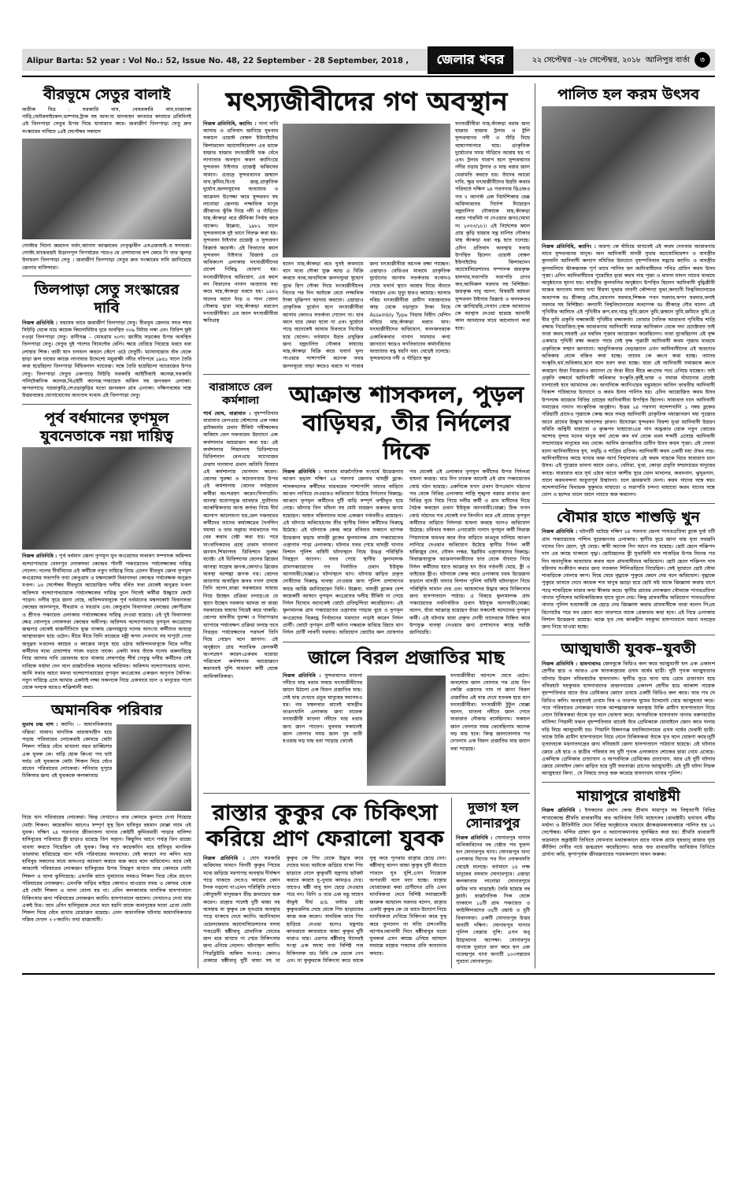Alipur Barta: 52 year : Vol No.: 52, Issue No. 48, 22 September - 28 September, 2018 , জেলার খবর ২২ সেপ্টেম্বর –২৮ সেপ্টেম্বর, ২০১৮ আলিপুর বার্তা ৩
বীরভূমে সেতুর বালাই
অভীক মিত্র : সরকারি বাস, বেসরকারি বাস,চারচাকা গাড়ি,মোটরসাইকেল,ডাম্পার,ট্রাক সহ অসংখ্য যানবাহন কাতারে কাতারে প্রতিদিনই এই তিলপাড়া সেতুর উপর দিয়ে যাতায়াত করে। জরাজীর্ণ তিলপাড়া সেতু দ্রুত সংস্কারের দাবিতে ১৪ই সেপ্টেম্বর সকালে
পোস্টার দিলো রুদ্রদেব বর্মন,আনাস আক্তারের নেতৃত্বাধীন এসএফআই–র সদস্যরা। পোস্টা,মাঝেরহাট উড়ালপুল বিপর্যয়ের পরেও যে প্রশাসনের হুশ ফেরে নি তার জ্বলন্ত উদাহরণ তিলপাড়া সেতু । জরাজীর্ণ তিলপাড়া সেতুর দ্রুত সংস্কারের দাবি জানিয়েছে জেলার বাসিন্দারা।
তিলপাড়া সেতু সংস্কারের দাবি
নিজস্ব প্রতিনিধি : বয়সের ভারে জরাজীর্ণ তিলপাড়া সেতু। বীরভূম জেলার সদর শহর সিউড়ি থেকে মাত্র কয়েক কিলোমিটার দূরে অবস্থিত ৩০৯ মিটার লম্বা এবং তিরিশ ফুট চওড়া তিলপাড়া সেতু। রানীগঞ্জ – মোরগ্রাম ৬০নং জাতীয় সড়কের উপর অবস্থিত তিলপাড়া সেতু। সেতুর দুই পাশের সিমেন্টের রেলিং ক্ষয়ে বেরিয়ে গিয়েছে মরচে ধরা লোহার শিক। ভারী যান চলাচল করলে কেঁপে ওঠে সেতুটি। ম্যাসানজোর বাঁধ থেকে ছাড়া জল চাষের কাজে লাগাবার উদ্দেশ্যে ময়ূরাক্ষী নদীর গতিপথে ১৯৫১ সালে তৈরি করা হয়েছিলো তিলপাড়া মিহিরলাল ব্যারেজ। সঙ্গে তৈরি হয়েছিলো ব্যারেজের উপর সেতু। তিলপাড়া সেতুর একপাড়ে সিউড়ি সরকারি আইটিআই কলেজ,সরকারি পলিটেকনিক কলেজ,বিএইটি কলেজ,পঞ্চায়েত অফিস সহ জনবহুল এলাকা। অপরপাড়ে খয়রাকুড়ি,শেওড়াকুড়ির মতো জনবহুল গ্রাম এলাকা। দক্ষিণবঙ্গের সঙ্গে উত্তরবঙ্গের যোগাযোগের অন্যতম মাধ্যম এই তিলপাড়া সেতু।
পূর্ব বর্ধমানের তৃণমূল যুবনেতাকে নয়া দায়িত্ব
নিজস্ব প্রতিনিধি : পূর্ব বর্ধমান জেলা তৃণমূল যুব কংগ্রেসের সাধারণ সম্পাদক অরিন্দম বন্দ্যোপাধ্যায় বোলপুর লোকসভা কেন্দ্রের পাঁচটি পঞ্চায়েতের পর্যবেক্ষকের দায়িত্ব পেলেন। দলের দীর্ঘদিনের এই কর্মীকে নতুন দায়িত্বে নিয়ে এলেন বীরভূম জেলা তৃণমূল কংগ্রেসের সভাপতি তথা কেতুগ্রাম ও মঙ্গলকোট বিধানসভা কেন্দ্রের পর্যবেক্ষক অনুব্রত মণ্ডল। ১৬ সেপ্টেম্বর বীরভূমে আয়োজিত দলীয় বর্ধিত সভা থেকেই অনুব্রত মণ্ডল অরিন্দম বন্দ্যোপাধ্যায়কে পর্যবেক্ষকের দায়িত্ব তুলে দিতেই কর্মীরা উচ্ছ্বাসে ফেটে পড়েন। দলীয় সূত্রে জানা গেছে, অরিন্দমবাবুকে পূর্ব বর্ধমানের মঙ্গলকোট বিধানসভা কেন্দ্রের আলমপুর, গীধগ্রাম ও সরগ্রাম এবং কেতুগ্রাম বিধানসভা কেন্দ্রের কোপীগ্রাম ও শ্রীখণ্ড পঞ্চায়েত এলাকার পর্যবেক্ষকের দায়িত্ব দেওয়া হয়েছে। এই দুই বিধানসভা ক্ষেত্র বোলপুর লোকসভা কেন্দ্রের অধীনস্থ। অরিন্দম বন্দ্যোপাধ্যায় তৃণমূল কংগ্রেসের জন্মলগ্ন থেকেই রাজনীতিতে যুক্ত থাকায় জেলাজুড়ে দলের অসংখ্য কর্মীদের অত্যন্ত আস্থাভাজন হয়ে ওঠেন। ধীরে ধীরে তিনি রাজ্যের মন্ত্রী স্বপন দেবনাথ সহ দাপুটে নেতা অনুব্রত মণ্ডলের কাছের ও কাজের মানুষ হয়ে ওঠায় অরিন্দমবাবুকে ঘিরে দলীয় কর্মীদের মধ্যে প্রত্যাশার পারদ চড়তে থাকে। একটা সময় তাঁকে দলের গুরুদায়িত্বে নিয়ে আসার দাবি জোরদার হতে থাকায় শেষপর্যন্ত শীর্ষ নেতৃত্ব দলীয় কর্মীদের সেই দাবিকে মর্যাদা দেন বলে রাজনৈতিক মহলের অভিমত। অরিন্দম বন্দ্যোপাধ্যায় বলেন, আমি সবার আগে মমতা বন্দ্যোপাধ্যায়ের তৃণমূল কংগ্রেসের একজন অনুগত সৈনিক। নতুন দায়িত্বে এসে আমার একটাই লক্ষ্য সকলকে নিয়ে একসাথে চলে ও মানুষের পাশে থেকে দলকে আরও শক্তিশালী করা।
অমানবিক পরিবার
সুভাষ চন্দ্র দাশ : ক্যানিং :– অমানবিকতার নজির! সামান্য মানসিক ভারসাম্যহীন হয়ে পড়ায় পরিবারের লোকেরাই কোমরে মোটা শিকল পরিয়ে বেঁধে রাখলো বছর ছাব্বিশের এক যুবক কে। বাড়ি হোক কিংবা পথ ঘাট সর্বত্র ওই যুবককে মোটা শিকল দিয়ে বেঁধে রাখেন পরিবারের লোকেরা। শনিবার দুপুরে চিকিসার জন্য ওই যুবককে কলকাতায়
নিয়ে যান পরিবারের লোকেরা। কিন্তু সেখানেও তার কোমরে ঝুলতে দেখা গিয়েছে মোটা শিকল। কয়েকদিন আগেও সম্পূর্ণ সুস্থ ছিল হাসিবুর রহমান মোল্লা নামে ওই যুবক। দক্ষিণ ২৪ পরগনার জীবনতলা থানার কেউটি কুমিরমারী পাড়ার বাসিন্দা হাসিবুরের পরিবারে স্ত্রী ছাড়াও রয়েছে তিন সন্তান। কিছুদিন আগে পর্যন্ত ভিন রাজ্যে ব্যবসা করতে গিয়েছিল ওই যুবক। কিন্তু গত কয়েকদিন ধরে হাসিবুর মানসিক ভারসাম্য হারিয়েছে বলে দাবি পরিবারের সদস্যদের। সেই কারণে গত কদিন ধরে হাসিবুর সকলের সাথে অসংলগ্ন আচরণ করতে শুরু করে বলে অভিযোগ। আর সেই কারণেই পরিবারের লোকজন হাসিবুরের উপর নিয়ন্ত্রণ রাখতে তার কোমরে মোটা শিকল ও তালা ঝুলিয়েছে। এমনকি রাতে ঘুমানোর সময়ও শিকল দিয়ে বেঁধে রাখেন পরিবারের লোকজন। এমনকি বাড়ির বাইরে কোথাও যাওয়ার সময় ও কোমর থেকে এই মোটা শিকল ও তালা খোলা হয় না। এদিন কলকাতায় মানসিক হাসপাতালে চিকিৎসার জন্য পরিবারের লোকজন ক্যানিং হাসপাতালে আসেন। সেখানেও দেখা যায় একই চিত্র। তবে এদিন হাসিবুরকে দেখে মনে হয়নি তাকে অমানুষের মতো এতো মোটা শিকল দিয়ে বেঁধে রাখার প্রয়োজন রয়েছে। এমন অমানবিক ঘটনায় অমানবিকতার নজির দেখল ++ক্যানিং তথা রাজ্যবাসী।
মৎস্যজীবীদের গণ অবস্থান
নিজস্ব প্রতিনিধি, ক্যানিং : নানা দাবি আদায় ও প্রতিবাদ জানিয়ে বুধবার সকালে ওয়েস্ট বেঙ্গল ইউনাইটেড ফিশারমেন অ্যাসোসিয়েশন এর ডাকে হাজার হাজার মৎস্যজীবী মঞ্চ বেঁধে লাগাতার অবস্থান করল ক্যানিংয়ে সুন্দরবন টাইগার প্রজেক্ট অফিসের সামনে। প্রত্যন্ত সুন্দরবনের জঙ্গলে বাঘ,কুমির,হিংস্র জন্তু,প্রাকৃতিক দুর্যোগ,জলদস্যুদের অত্যাচার ও আক্রমণ উপেক্ষা করে সুন্দরবন সহ লাগোয়া জেলায় লক্ষাধিক মানুষ জীবনের ঝুঁকি নিয়ে নদী ও খাঁড়িতে মাছ,কাঁকড়া ধরে জীবিকা নির্বাহ করে থাকেন। উল্লেখ্য, ১৯৮২ সালে সুন্দরবনকে দুই ভাগে বিভক্ত করা হয়। সুন্দরবন টাইগার প্রজেক্ট ও সুন্দরবন রিজার্ভ ফরেস্ট। এই বিভাগের ফলে সুন্দরবন টাইগার রিজার্ভ এর অধিকাংশ এলাকায় মৎস্যজীবীদের প্রবেশ নিষিদ্ধ ঘোষণা হয়। মৎস্যজীবীদের অভিযোগ, এর ফলে বন বিভাগের নানান অত্যচার সহ্য করে মাছ,কাঁকড়া ধরতে হয়। ১৯৮২ সালের আগে দাঁড় ও পাল তোলা নৌকায় দ্বারা মাছ,কাঁকড়া ধরতেন মৎস্যজীবীরা। এর ফলে মৎস্যজীবীরা ক্ষতিগ্রস্থ
হতেন মাছ,কাঁকড়া ধরে খুবই কমদামে বনে মধ্যে নৌকা যুক্ত আড় এ বিক্রি করতে বাধ্য,অন্যদিকে জলদস্যুরা সুযোগ বুঝে ছিপ নৌকা নিয়ে মৎস্যজীবীদের দিনের পর দিন আটকে রেখে লক্ষাধিক টাকা মুক্তিপণ আদায় করতো। এছাড়াও প্রাকৃতিক দুর্যোগ হলে মৎস্যজীবীরা আগাম কোনও সতর্কতা পেতেন না। যার ফলে ঘরে ফেরা হতো না এবং দুর্যোগে পড়ে অনেকেই আবার চিরতরে নিখোঁজ হয়ে যেতেন। বর্তমানে উন্নত প্রযুক্তির জন্য যন্ত্রচালিত নৌকার সাহায্যে মাছ,কাঁকড়া বিক্রি করে যথার্থ মূল্য পাওয়ার পাশাপাশি অনেক সময় জলদস্যুরা তাড়া করেও ধরতে না পারার জন্য মৎস্যজীবীরা অনেক রক্ষা পাচ্ছেন। এছাড়াও রেডিওর মাধ্যমে প্রাকৃতিক দুর্যোগের আগাম সতর্কতার সংবাদও পেয়ে যথার্থ স্থানে আশ্রয় নিয়ে বাঁচতে পারছেন এবং মৃত্যু হারও কমেছে। আবার দরিদ্র মৎস্যজীবীরা গ্রামীণ মহাজনদের কাছ থেকে চড়াসুদে টাকা নিয়ে Assembly Type গিয়ার বিহীন মেশিন বসিয়ে মাছ,কাঁকড়া ধরতে যান। মৎস্যজীবীদের অভিযোগ, বনদফতরকে একাধিকবার নানান সমস্যার কথা জানানো স্বত্তেও বনবিভাগের কর্মচারিদের অত্যাচার বন্ধ হয়নি বরং বেড়েই চলেছে। সুন্দরবনের নদী ও খাঁড়িতে ক্ষুদ্র
মৎস্যজীবীরা মাছ,কাঁকড়া ধরার জন্য হাজার হাজার ট্রলার ও ট্রলি সুন্দরবনের নদী ও খাঁড়ি দিয়ে বঙ্গোপসাগরে যায়। প্রাকৃতিক দুর্যোগের সময় খাঁড়িতে আশ্রয় হয় না এবং ট্রলার খারাপ হলে সুন্দরবনের নদীর চড়ায় ট্রলার ও মাছ ধরার জাল মেরামতি করতে হয়। তাঁদের আরো দাবি, ক্ষুদ্র মৎস্যজীবীদের উন্নতি করার পরিবর্তে দক্ষিণ ২৪ পরগনার ডিএফও গত ৭ আগস্ট এক নির্দেশিকায় রেঞ্জ অফিসারদের নির্দেশ দিয়েছেন যন্ত্রচালিত নৌকাকে মাছ,কাঁকড়া ধরার পারমিট না দেওয়ার জন্য(মেমো নং ১৩৭৩/১৮)। এই নির্দেশের ফলে প্রায় কুড়ি হাজার যন্ত্র চালিত নৌকার মাছ কাঁকড়া ধরা বন্ধ হতে চলেছে। এদিন প্রতিবাদ অবস্থায় সভায় উপস্থিত ছিলেন ওয়েস্ট বেঙ্গল ইউনাইটেড ফিশারমেন অ্যাসোসিয়েশনের সম্পাদক জয়কৃষ্ণ হালদার,সভাপতি সভাপতি প্রণব কর,আমিরুল সরদার সহ বিশিষ্টরা। জয়কৃষ্ণ বাবু বলেন, বিষয়টি আমরা সুন্দরবন টাইগার রিজার্ভ ও বনদফতর কে জানিয়েছি,সেখান থেকে আমাদের কে আশ্বাস দেওয়া হয়েছে আগামী কাল আমাদের সাথে আলোচনা করা হবে।
বারাসাতে রেল কর্মশালা
পার্থ ঘোষ, বারাসাত : বৃহস্পতিবার বারাসাত রেলওয়ে স্টেশনের এক নম্বর প্লাটফর্মের প্রধান টিকিট পরীক্ষকের অফিসে রেল দফতরের উদ্যোগে এক কর্মশালার আয়োজন করা হয়। এই কর্মশালায় শিয়ালদহ ডিভিশনের ডিভিশনাল রেলওয়ে ম্যানেজের প্রভাস দানসানা প্রধান অতিথি হিসাবে এই কর্মশালায় যোগদান করেন। রেলের সুরক্ষা ও সচেতনতার উপর এই কর্মশালায় রেলের সর্বস্তরের কর্মীরা অংশগ্রহণ করেন।সিগন্যালিং ব্যাবস্থা যথোপযুক্ত ব্যাবহার ,দুর্ঘটনার আকস্মিকতায় আশু কর্তব্য নিয়ে দীর্ঘ আলাপ আলোচনা হয়,রেল দফতরের কর্মীদের তাদের কর্মক্ষেত্রের দৈনন্দিন সমস্যা ও তার সম্ভাব্য সমাধানের পথ বের করার চেষ্টা করা হয়। পরে সাংবাদিকদের প্রশ্নে প্রভাস দানদানা জানান,শিয়ালদহ ডিভিশনে সুরক্ষা যথেষ্ট। এই ডিভিশনের রেলের ব্রিজের আবস্থা সন্তোষ জনক,কোথাও ব্রিজের অবস্থা আশঙ্কা জনক নয়। রেলের জায়গায় অবাঞ্ছিত জবর দখল প্রসঙ্গে তিনি বলেন,রাজ্য সরকারের সাহায্য নিয়ে উচ্ছেদ প্রক্রিয়া চলছে।যে যে স্থানে উচ্ছেদ দরকার আমরা তা রাজ্য সরকারের সাহায্য নিয়েই করে থাকছি। রেলের যাবতীয় সুরক্ষা ও নিরাপত্তার ব্যাপারে পর্যবেক্ষণ প্রক্রিয়া চলছে তবে নিরন্তর পর্যবেক্ষণের পরামর্শ তিনি দিয়ে গেছেন বলে জানান। এই অনুষ্ঠানে প্রায় শতাধিক রেলকর্মী অংশগ্রহণ করেন।একরম ঘরোয়া পরিবেশে কর্মশালার আয়োজনে স্বভাবতই খুশি সাধারণ কর্মী থেকে আধিকারিকরা।
আক্রান্ত শাসকদল, পুড়ল বাড়িঘর, তীর নির্দলের দিকে
নিজস্ব প্রতিনিধি : আবার রাজনৈতিক সংঘর্ষে উত্তেজনার আগুন ছড়াল দক্ষিণ ২৪ পরগনা জেলার বাসন্তী ব্লকে। শাসকদলের কর্মীদের মারধরের পাশাপাশি তাদের বাড়িতে আগুন লাগিয়ে দেওয়ারও অভিযোগ উঠেছে নির্দলের বিরুদ্ধে। আগুনে তৃণমূল কর্মীদের দুটি বাড়ি সম্পূর্ণ ভস্মীভূত হয়ে গেছে। ঘটনায় তিন মহিলা সহ মোট চারজন গুরুতর জখম হয়েছেন। আহত মহিলাদের মধ্যে একজন গর্ভবতীও রয়েছেন। এই ঘটনায় অভিযোগের তীর স্থানীয় নির্দল কর্মীদের বিরুদ্ধে উঠেছে। এই ঘটনাকে কেন্দ্র করে রবিবার সকালে ব্যাপক উত্তেজনা ছড়ায় বাসন্তী ব্লকের ফুলমালঞ্চ গ্রাম পঞ্চায়েতের ওস্তাগার পাড়া এলাকায়। ঘটনার খবর পেয়ে বাসন্তী থানার বিশাল পুলিশ বাহিনী ঘটনাস্থলে গিয়ে উত্তপ্ত পরিস্থিতি নিয়ন্ত্রণে আনেন। খবর পেয়ে স্থানীয় ফুলমালঞ্চ গ্রামপঞ্চায়েতের নব নির্বাচিত প্রধান ইউসুফ আনসারী(মোল্লা)ও ঘটনাস্থলে যান। ঘটনায় জড়িত প্রকৃত দোষীদের বিরুদ্ধে ব্যবস্থা নেওয়ার জন্য পুলিশ প্রশাসনের কাছে আর্জি জানিয়েছেন তিনি। উল্লেখ্য, বাসন্তী ব্লকের বেশ কয়েকটি আসনে তৃণমূল কংগ্রেসের দলীয় টিকিট না পেয়ে নির্দল হিসেবে অনেকেই ভোটে প্রতিদ্বন্দিতা করেছিলেন। এই ফুলমালঞ্চ গ্রাম পঞ্চায়েতের ওস্তাগার পাড়ার বুথে ও তৃণমূল কংগ্রেসের বিরুদ্ধে নির্বাচনের ময়দানে লড়াই করেন নির্দল প্রার্থী। ভোটে তৃণমূল প্রার্থী অর্চনা নস্করকে হারিয়ে জিতে যান নির্দল প্রার্থী লাবনী সরদার। অভিযোগ ভোটের ফল ঘোষণার পর থেকেই এই এলাকার তৃণমূল কর্মীদের উপর নির্দলরা হামলা করছে। মাত্র দিন চারেক আগেই এই গ্রাম পঞ্চায়েতের বোর্ড গঠন হয়েছে। একদিকে যখন প্রধান উপপ্রধান গঠনের পর থেকে বিভিন্ন এলাকায় শান্তি শৃঙ্খলা বজায় রাখার জন্য বিভিন্ন বুথে গিয়ে গিয়ে দলীয় কর্মী ও গ্রাম বাসীদের নিয়ে বৈঠক করছেন প্রধান ইউসুফ আনসারী(মোল্লা) ঠিক তখন বোর্ড গঠনের পর থেকেই গত তিনদিন ধরে এই গ্রামের তৃণমূল কর্মীদের বাড়িতে নির্দলরা হামলা করছে বলেও অভিযোগ উঠেছে। রবিবার সকাল এগারোটা নাগাদ তৃণমূল কর্মী সিরাজ পিয়াদাকে মারধর করে তাঁর বাড়িতে ভাঙচুর চালিয়ে আগুন লাগিয়ে দেওয়ার অভিযোগ উঠেছে স্থানীয় নির্দল কর্মী হাফিজুর সেখ, নৌসদ লস্কর, ইব্রাহিম ওস্তাগারদের বিরুদ্ধে। সিরাজবাবুকে আক্রমণকারীদের হাত থেকে বাঁচাতে গিয়ে নির্দল কর্মীদের হাতে আক্রান্ত হন তাঁর গর্ভবতী মেয়ে, স্ত্রী ও ভাইয়ের স্ত্রীও। ঘটনাকে কেন্দ্র করে এলাকায় চরম উত্তেজনা ছড়ালে বাসন্তী থানার বিশাল পুলিশ বাহিনী ঘটনাস্থলে গিয়ে পরিস্থিতি সামাল দেয় এবং আহতদের উদ্ধার করে চিকিৎসার জন্য হাসপাতালে পাঠায়। এ বিষয়ে ফুলমালঞ্চ গ্রাম পঞ্চায়েতের নবনির্বাচিত প্রধান ইউসুফ আনসারী(মোল্লা) বলেন, যাঁরা আক্রান্ত হয়েছেন তাঁরা সকলেই আমাদের তৃণমূল কর্মী। এই ঘটনায় যারা প্রকৃত দোষী তাদেরকে চিহ্নিত করে উপযুক্ত ব্যবস্থা নেওয়ার জন্য প্রশাসনের কাছে আর্জি জানিয়েছি।
জালে বিরল প্রজাতির মাছ
নিজস্ব প্রতিনিধি : সুন্দরবনের মাতলা নদীতে মাছ ধরার সময়ে মৎস্যজীবীদের জালে উঠলো এক বিরল প্রজাতির মাছ। সেই মাছ দেখতে প্রচুর মানুষের সমাগমও হয়। গত মঙ্গলবার রাতেই বাসন্তীর ভাঙনখালি এলাকার জনা চারেক মৎস্যজীবী মাতলা নদীতে মাছ ধরার জন্য জাল পাতেন। বুধবার সকালেই জাল তোলার সময় জাল খুব ভারী হওয়ায় বড় মাছ ধরা পড়েছে ভেবেই
মৎস্যজীবীরা আনন্দে মেতে ওঠেন। অবশেষে জাল তোলার পর প্রায় তিন কেজি ওজনের নাম না জানা বিরল প্রজাতির এই মাছ দেখে হতভম্ব হয়ে যান মৎস্যজীবীরা। মৎস্যজীবী টুটুল মোল্লা বলেন, মাতলা নদীতে জাল পেতে সারারাত নৌকায় বসেছিলাম। সকালে জাল তোলার সময় ভেবেছিলাম অনেক বড় মাছ হবে। কিন্তু জালতোলার পর দেখলাম এক বিরল প্রজাতির মাছ জালে ধরা পড়েছে।
রাস্তার কুকুর কে চিকিৎসা করিয়ে প্রাণ ফেরালো যুবক
নিজস্ব প্রতিনিধি : খোদ সরকারি অফিসের সামনে তিনটি কুকুর পিচের মধ্যে জড়িয়ে মরণাপন্ন অবস্থায় দীর্ঘক্ষণ পড়ে থাকতে দেখেও কারোর কোন টনক নড়লো না।এমন পরিস্থিতি দেখতে কৌতুহলী মানুষজন ভীড় জমায়েত শুরু করেন। রাস্তার পাশেই দুটি বাচ্চা সহ অসহায় মা কুকুর কে মৃতপ্রায় অবস্থায় পড়ে থাকতে দেখে ক্যানিং অ্যানিম্যাল ওয়েলফেয়ার অ্যাসোসিয়েশনের সদস্য পশুপ্রেমী ষষ্ঠীবাবু প্রামানিক চোখের জল ধরে রাখতে না পেরে চিকিৎসার জন্য এগিয়ে গেলেন। ঘটনাস্থল ক্যানিং পিডব্লিউডি অফিস সংলগ্ন। কোনও প্রকারে ষষ্ঠীবাবু দুটি বাচ্চা সহ মা কুকুর কে পিচ থেকে উদ্ধার করে দেহের মধ্যে আটকে জড়িয়ে থাকা পিচ ছাড়াতে গেলে কুকুরটি যন্ত্রণায় ছটফট করতে করতে দু–দুবার কামড়ও দেয়। তাতেও ষষ্ঠী বাবু হাল ছেড়ে দেওয়ার পাত্র নন। তিনি ও তার এক বন্ধু সাহেব সাঁফুই দীর্ঘ ৪/৫ ঘন্টার চেষ্টা কুকুরগুলির দেহে থেকে পিচ ছাড়ানোর কাজ শুরু করেন। সাময়িক ভাবে পিচ ছাড়িয়ে দেওয়া হলেও যন্ত্রণায় কাতরাতে কাতরাতে বাচ্চা কুকুর দুটি মারাও যায়। এরপর ষষ্ঠীবাবু তাঁদেরই সংস্থা এক সদস্য তথা বিশিষ্ট পশু চিকিৎসক ডাঃ রিমি কে ডেকে নেন এবং মা কুকুরকে চিকিৎসা করে তাকে সুস্থ করে পুনরায় রাস্তায় ছেড়ে দেন। ষষ্ঠীবাবু বলেন বাচ্চা কুকুর দুটি বাঁচাতে পারলে খুব খুশি,এখন নিজেকে অপরাধী বলে মনে হচ্ছে। রাস্তায় ঘোরাফেরা করা প্রাণীদের প্রতি এমন মানবিকতা দেখে বিশিষ্ট সমাজসেবী ফারুক আহমেদ সরদার বলেন, রাস্তার একটা কুকুর কে যে ভাবে উদ্যোগ নিয়ে মানবিকতা দেখিয়ে চিকিৎসা করে সুস্থ করে তুললেন তা সত্যি প্রশংসনীয় ব্যাপার।আগামী দিনে ষষ্ঠীবাবুর মতো যুবকরা এমন কাজে এগিয়ে আসলে সমাজে রাস্তার পশুদের প্রতি অত্যাচার কমবে।
দুভাগ হল সোনারপুর
নিজস্ব প্রতিনিধি : সোনারপুর থানার অধিকারিদের বহু চেষ্টার পর দুভাগ হল সোনারপুর থানা। সোনারপুর থানা এলাকায় দিনের পর দিন লোকবসতি বেড়েই চলেছে। বর্তমানে ১৫ লক্ষ মানুষের বসবাস সোনারপুরে। এছাড়া কলকাতার লাগোয়া সোনারপুরে জমির দাম বাড়ছেই। তৈরি হয়েছে বহু ফ্ল্যাট। রাজনৈতিক দিক থেকে তাকালে ১১টি গ্রাম পঞ্চায়েত ও কাউন্সিলরদের ৩৫টি ওয়ার্ড ও দুটি বিধানসভা। একটি সোনারপুর উত্তর অন্যটি দক্ষিণ। সোনারপুর থানার পুলিশ বেজায় খুশি। এখন শুধু উদ্বোধনের অপেক্ষা। সোনারপুর থানাকে দুভাগে ভাগ করে হল এক নরেন্দ্রপুর থানা অন্যটি ১০০বছরের পুরনো সোনারপুর।
পালিত হল করম উৎসব
নিজস্ব প্রতিনিধি, ক্যানিং : অরণ্য কে বাঁচিয়ে রাখতেই এই করম দেবতার আরাধনায় মাতে সুন্দরবনের মানুষ। অল আদিবাসী সাদরী সুঘার অ্যাসোসিয়েশন ও বাসন্তীর কুলতলি আদিবাসী কল্যাণ সমিতির উদ্যোগে বৃহস্পতিবার সন্ধ্যায় ক্যানিং ও বাসন্তীর কুলতলিতে ঝাঁকজমক পূর্ণ ভাবে পালিত হল আদিবাসীদের পবিত্র প্রাচিন করম উসব পূজা। এদিন আদিবাসীদের পুরোহিত দ্বারা করম গাছ পূজা ও ধামসা মাদল নাচের মাধ্যমে অনুষ্ঠানের সূচনা হয়। বাসন্তীর কুলতলির অনুষ্ঠানে উপস্থিত ছিলেন আদিবাসী বুদ্ধিজীবী মঞ্চের অন্যতম সদস্য তথা বীরসা মুন্ডার নাতনী কৌশল্যা মুন্ডা,কল্যানী বিশ্ববিদ্যালয়ের অধ্যাপক ডঃ শ্রীকান্ত গৌর,মেঘনাদ সরদার,শিক্ষক পবন সরদার,স্বপন সরদার,বলাই সরদার সহ বিশিষ্টরা। কল্যানী বিশ্ববিদ্যালয়ের অধ্যাপক ডঃ শ্রীকান্ত গৌর বলেন এই পৃথিবীর আদিতে এই পৃথিবীর রূপ,রস,গন্ধে তুমি,জলে তুমি,জঙ্গলে তুমি,জমিতে তুমি,হে বীর তুমি প্রকৃতি বক্ষাকারী পৃথিবীর রক্ষাকর্তা। তোমার নৈতিক আরাধনা পৃথিবীর শান্তি রক্ষায় নিয়োজিত,বৃক্ষ আরাধনায় আদিবাসী সমাজ আদিকাল থেকে সদা প্রচেষ্টারত তাই তারা করম,সহরাই এর বহুবিধ পূজার আয়োজন করেছিলেন। তারা বুঝেছিলেন এই বৃক্ষ একমাত্র পৃথিবী রক্ষা করতে পারে সেই বৃক্ষ পূজারী আদিবাসী করম পূজার মাধ্যমে প্রকৃতিকে সম্মান জানানো। আধুনিকতার বেড়াজালে এখন আদিবাসীদের এই অরণ্যের অধিকার থেকে বঞ্চিত করা হচ্ছে। তাদের কে ধ্বংস করা হচ্ছে। তাদের সংস্কৃতি,ধর্ম,অধিকার,ছলে বলে হরণ করা হচ্ছে। যারা এই আদিবাসী সমাজকে ধ্বংস করছেন তাঁরা নিজেরাও জানেনা যে তাঁরা ধীরে ধীরে ধ্বংসের পথে এগিয়ে যাচ্ছেন। তাই প্রকৃতি রক্ষার্থে আদিবাসী অধিকার সংস্কৃতি,কৃষ্টি,ভাষা ও সমাজ বাঁচানোর প্রচেষ্টা চালাতেই হবে আমাদের কে। অন্যদিকে ক্যানিংয়ের বন্ধুমহলে অখিল ভারতীয় আদিবাসী বিকাশ পরিষদের উদ্যোগে ও করম উসব পালিত হয়। এদিন আয়োজিত করম উসব উপলক্ষে রাজ্যের বিভিন্ন প্রান্তের আদিবাসীরা উপস্থিত ছিলেন। সারারাত চলে আদিবাসী সমাজের নানান সাংস্কৃতিক অনুষ্ঠান। উত্তর ২৪ পরগনা সন্দেশখালি ১ নম্বর ব্লকের খরিয়াটি গ্রামেও পূজাকে কেন্দ্র করে সমস্ত আদিবাসী প্রাকৃতিক মহাজাগরণ মহা পুজোর আগে গ্রামের উচ্ছ্বাস আনন্দের প্লাবন। উদ্যোক্তা সুন্দরবন বিরশা মুণ্ডা আদিবাসী উন্নয়ন সমিতি অশ্বিনী মাহাতো ও কৃষ্ণপদ মাহাতো।এর গান অন্ধকার থেকে নতুন ভোরের আশায় সুন্দর মনের মানুষ কর্ম থেকে কম ধর্ম থেকে ধরম শব্দটি এসেছে আদিবাসী সম্প্রদায়ের মানুষের মধ্য থেকে। আদিম জনজাতির প্রাচীন উসব করম পূজা। এই দেবতা হলো আদিবাসীদের সুখ, সমৃদ্ধি ও শান্তির প্রতিক। আদিবাসী করম একটি মহা ঔষধ গাছ। আদিবাসীদের কাছে মাদার অফ আর্থ বিশ্বমাতার এই করম গাছকে ঘিরে সারারাত চলে উসব। এই পুজোর ভাবনা আসে ওরাও, বেদিয়া, মুণ্ডা, কোড়া প্রভৃতি সম্প্রদায়ের মানুষের কাছে। সারারাত ধরে সূর্য ওঠার আগে কাশীর সুরে ঢোল মাদলের, করমগান, ঝুমুরগান, তালে করমবন্দনা অভুতপূর্ব উন্মাদনা। চলে জমজমাট মেলা। করম গানের সঙ্গে স্বয়ং সন্দেশখালির বিধায়ক সুকুমার মাহাতো ও সভাপতি চন্দনা মাহাতো করম গানের সঙ্গে ঢোল ও ছন্দের তালে তালে নাচতে শুরু করলেন।
বৌমার হাতে শাশুড়ি খুন
নিজস্ব প্রতিনিধি : ঘটনাটি ঘটেছে দক্ষিণ ২৪ পরগনা জেলা পাথরপ্রতিমা ব্লকে দুর্বা চটি গ্রাম পঞ্চায়েতের পশ্চিম সুরেন্দ্রনগর এলাকায়। স্থানীয় সূত্রে জানা যায় মৃতা সরজনি দাসের তিন ছেলে, দুই মেয়ে। স্বামী অনেক দিন আগে গত হয়েছে। ছোট ছেলে শক্তিপদ দাস এর কাছে থাকতো বৃদ্ধা। ছোটছেলের স্ত্রী সুভাষিনী দাস শাশুড়ির উপর দিনের পর দিন অমানুষিক অত্যাচার করত বলে গ্রামবাসীদের অভিযোগ। ছোট ছেলে শক্তিপদ দাস হরিনাম সংকীর্তন করার জন্য গতকাল শিলিগুড়িতে গিয়েছিল। সেই সুযোগে ছোট বৌমা শাশুড়িকে গোলায় কাপ। দিয়ে মেরে বৃদ্ধাকে পুকুরে ফেলে দেয় বলে অভিযোগ। বৃদ্ধাকে পুকুরে ভাসতে দেখে কয়েক শত মানুষ জড়ো হয়ে ছোট বউ মাকে জিজ্ঞাসা করায় চাপে পড়ে শাশুড়িকে মারার কথা স্বীকার করে। স্থানীয় গ্রামের লোকজন বৌমাকে পাথরপ্রতিমা থানার পুলিশের আধিকারিকের হাতে তুলে দেয়। কিন্তু গ্রামবাসীর অভিযোগ পাথরপ্রতিমা থানার পুলিশ হত্যাকারী কে ছেড়ে দেয় জিজ্ঞাসা করায় গ্রামবাসীকে তারা বলেন পিএম রিপোর্টের পরে সব জেনে শুনে তারপরে তাকে গ্রেফতার করা হবে। এই নিয়ে এলাকায় বিশাল উত্তেজনা রয়েছে। আজ মৃত দেহ কাকদ্বীপ মহকুমা হাসপাতালে ময়না তদন্তের জন্য নিয়ে যাওয়া হচ্ছে।
আত্মঘাতী যুবক–যুবতী
নিজস্ব প্রতিনিধি : হাসনাবাদঃ ফেসবুকে ভিডিও কল করে আত্মঘাতী হল এক একাদশ শ্রেণীর ছাত্র ও আরও এক স্নাতকস্তরের প্রথম বর্ষের ছাত্রী। দুটি পৃথক আত্মহত্যার ঘটনায় উত্তাল বসিরহাটের হাসনাবাদ। স্থানীয় সূত্রে যানা যায় প্রেমে প্রত্যাখান হয়ে বসিরহাট মহকুমার হাসনাবাদের রাজনগরের একাদশ শ্রেণীর ছাত্র আকাশ নায়েক বৃহস্পতিবার রাতে তাঁর প্রেমিকার ফোনে প্রথমে একটি ভিডিও কল করে। তার পর সে ভিডিও কলিং অবস্থাতেই প্রথমে বিষ ও তারপর ঘুমের ট্যাবলেট খেয়ে আত্মহত্যা করে। পরে পরিবারের লোকজন তাকে আশঙ্কাজনক অবস্থায় টাকি গ্রামীণ হাসপাতালে নিয়ে গেলে চিকিসকরা তাঁকে মৃত বলে ঘোষণা করে। অপরদিকে হাসনাবাদ থানার বরুণহাটের বাসিন্দা পিয়ালী মন্ডল বৃহস্পতিবার রাতেই তাঁর প্রেমিককে মোবাইলে ফোন করে গলায় দড়ি দিয়ে আত্মঘাতী হয়। পিয়ালি হিঙ্গলগঞ্জ মহাবিদ্যালয়ের প্রথম বর্ষের মেধাবী ছাত্রী। তাকে টাকি গ্রামীণ হাসপাতালে নিয়ে গেলে চিকিসকরা তাঁকে মৃত বলে ঘোষণা করে।দুটি মৃতদেহকে ময়নাতদন্তের জন্য বসিরহাট জেলা হাসপাতালে পাঠানো হয়েছে। এই ঘটনার জেরে এই ছাত্র ও ছাত্রীর পরিবার সহ দুটি পৃথক এলাকাতে শোকের ছায়া নেমে এসেছে। একদিকে প্রেমিকার প্রত্যাখান ও অপরদিকে প্রেমিকের প্রত্যাখান, আর এই দুটি ঘটনার জেরে মোবাইল ফোন জড়িত হয়ে দুটি তরতাজা প্রাণের আত্মঘাতী। এই দুটি ঘটনা নিছক আত্মহত্যা কিনা , সে বিষয়ে তদন্ত শুরু করেছে হাসনাবাদ থানার পুলিশ।
মায়াপুরে রাধাষ্টমী
নিজস্ব প্রতিনিধি : ইসকনের প্রধান কেন্দ্র শ্রীধাম মায়াপুর সহ বিশ্বব্যাপী বিভিন্ন শাখাকেন্দ্রে শ্রীমতি রাধারানীর শুভ আবির্ভাব তিথি মহোৎসব (রাধাষ্টমী) যথাযথ ধর্মীয় মর্যাদা ও রীতিনীতি মেনে বিভিন্ন অনুষ্ঠানের মাধ্যমে জাঁকজমকসহকারে পালিত হয় ১৭ সেপ্টেম্বর। মন্দির প্রাঙ্গণ ফুল ও আলোকমালায় সুসজ্জিত করা হয়। শ্রীমতি রাধারাণী ভাদ্রমাসে শুক্লাষ্টমী তিথিতে সোমবার মধ্যাহ্নকালে রাভে নামক গ্রামে বৃষভানু রাজার গৃহে কীর্তিদা দেবীর গর্ভে জন্মগ্রহণ করেছিলেন। আজ শুভ রাধারানীর আবির্ভাব তিথিতে প্রার্থনা করি, কৃপাপূর্বক জীবজগতের পরমকল্যাণ সাধন করুক।